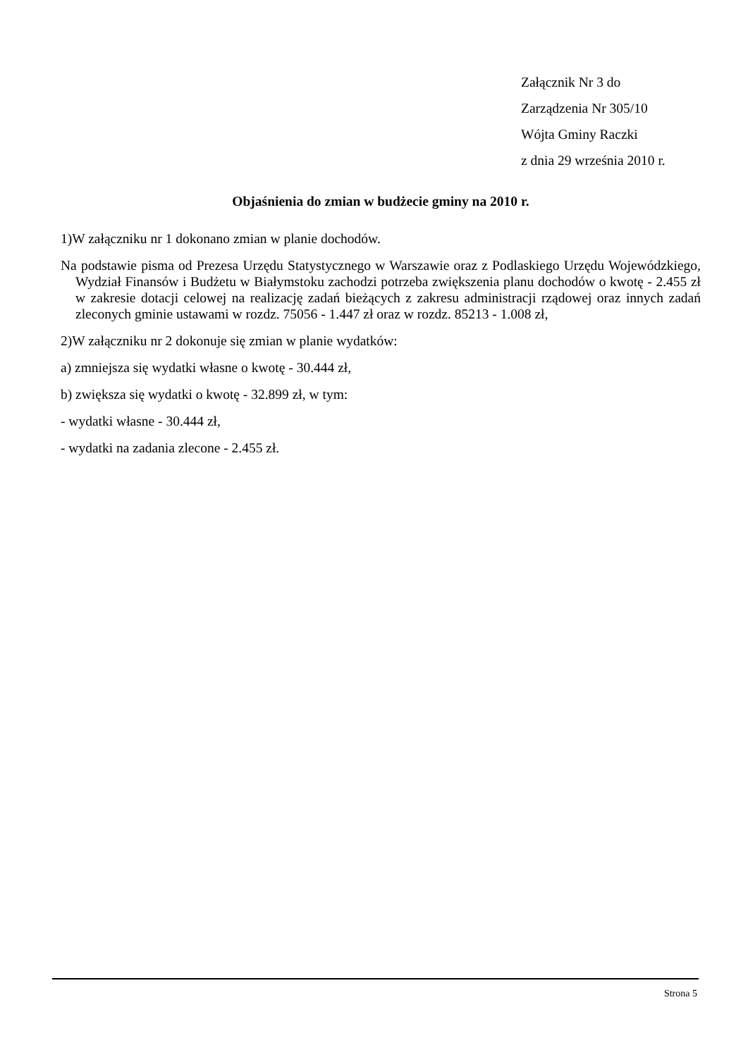Załącznik Nr 3 do
Zarządzenia Nr 305/10
Wójta Gminy Raczki
z dnia 29 września 2010 r.
Objaśnienia do zmian w budżecie gminy na 2010 r.
1)W załączniku nr 1 dokonano zmian w planie dochodów.
Na podstawie pisma od Prezesa Urzędu Statystycznego w Warszawie oraz z Podlaskiego Urzędu Wojewódzkiego, Wydział Finansów i Budżetu w Białymstoku zachodzi potrzeba zwiększenia planu dochodów o kwotę - 2.455 zł w zakresie dotacji celowej na realizację zadań bieżących z zakresu administracji rządowej oraz innych zadań zleconych gminie ustawami w rozdz. 75056 - 1.447 zł oraz w rozdz. 85213 - 1.008 zł,
2)W załączniku nr 2 dokonuje się zmian w planie wydatków:
a) zmniejsza się wydatki własne o kwotę - 30.444 zł,
b) zwiększa się wydatki o kwotę - 32.899 zł, w tym:
- wydatki własne - 30.444 zł,
- wydatki na zadania zlecone - 2.455 zł.
Strona 5